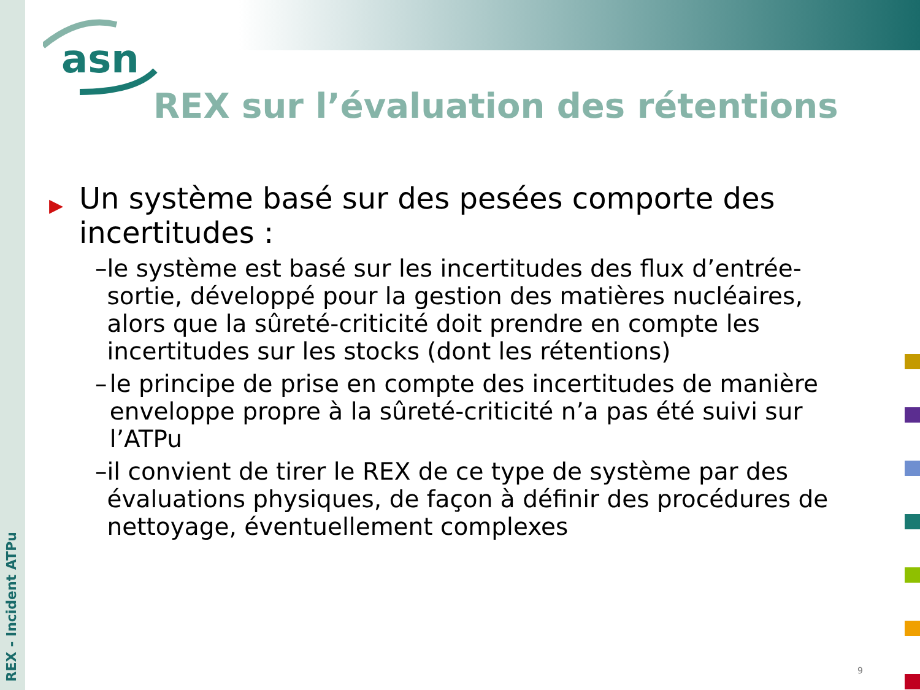asn
REX sur l’évaluation des rétentions
▶ Un système basé sur des pesées comporte des incertitudes :
– le système est basé sur les incertitudes des flux d’entrée-sortie, développé pour la gestion des matières nucléaires, alors que la sûreté-criticité doit prendre en compte les incertitudes sur les stocks (dont les rétentions)
– le principe de prise en compte des incertitudes de manière enveloppe propre à la sûreté-criticité n’a pas été suivi sur l’ATPu
– il convient de tirer le REX de ce type de système par des évaluations physiques, de façon à définir des procédures de nettoyage, éventuellement complexes
REX - Incident ATPu
9